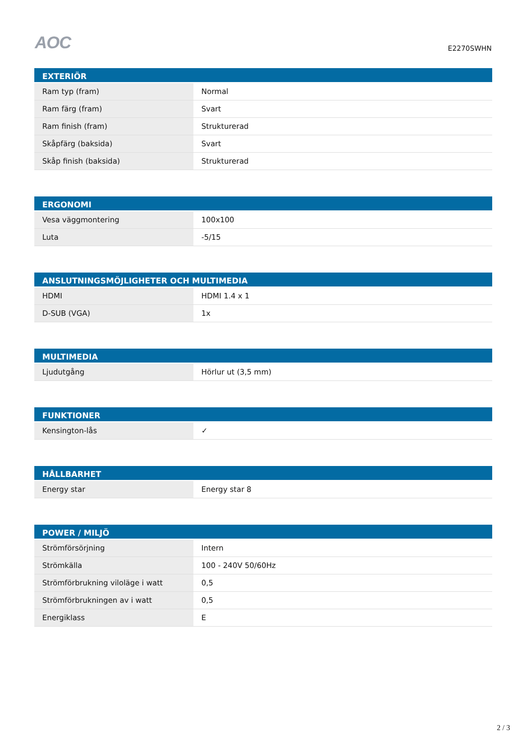AOC
E2270SWHN
| EXTERIÖR | |
| --- | --- |
| Ram typ (fram) | Normal |
| Ram färg (fram) | Svart |
| Ram finish (fram) | Strukturerad |
| Skåpfärg (baksida) | Svart |
| Skåp finish (baksida) | Strukturerad |
| ERGONOMI | |
| --- | --- |
| Vesa väggmontering | 100x100 |
| Luta | -5/15 |
| ANSLUTNINGSMÖJLIGHETER OCH MULTIMEDIA | |
| --- | --- |
| HDMI | HDMI 1.4 x 1 |
| D-SUB (VGA) | 1x |
| MULTIMEDIA | |
| --- | --- |
| Ljudutgång | Hörlur ut (3,5 mm) |
| FUNKTIONER | |
| --- | --- |
| Kensington-lås | ✓ |
| HÅLLBARHET | |
| --- | --- |
| Energy star | Energy star 8 |
| POWER / MILJÖ | |
| --- | --- |
| Strömförsörjning | Intern |
| Strömkälla | 100 - 240V 50/60Hz |
| Strömförbrukning viloläge i watt | 0,5 |
| Strömförbrukningen av i watt | 0,5 |
| Energiklass | E |
2 / 3